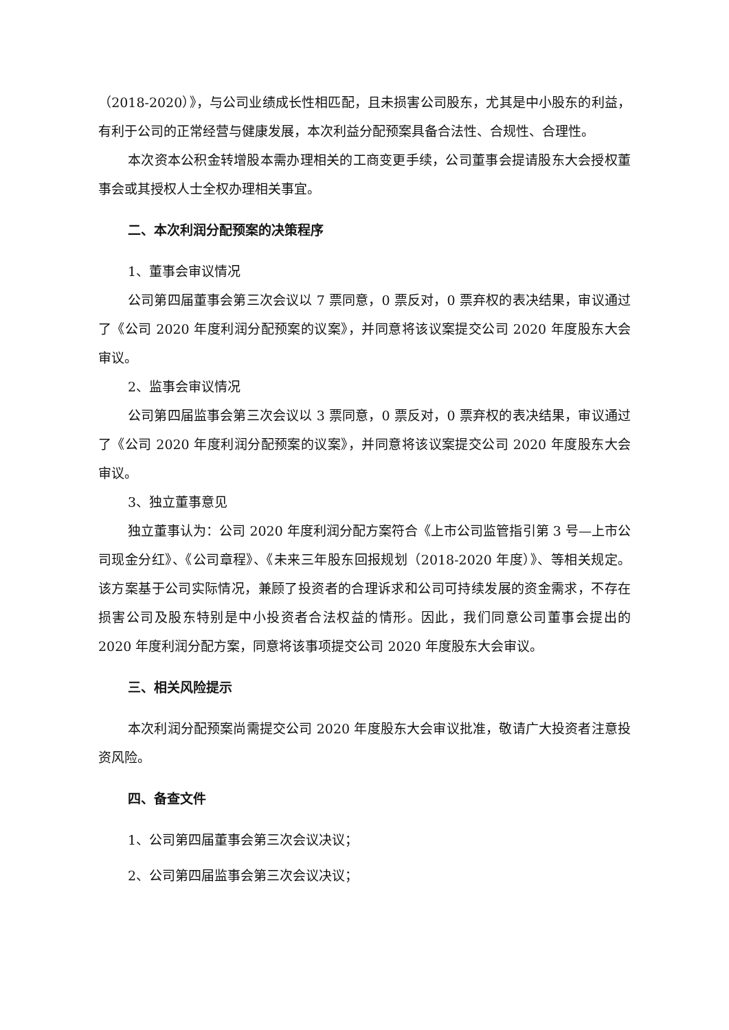（2018-2020）》，与公司业绩成长性相匹配，且未损害公司股东，尤其是中小股东的利益，有利于公司的正常经营与健康发展，本次利益分配预案具备合法性、合规性、合理性。
本次资本公积金转增股本需办理相关的工商变更手续，公司董事会提请股东大会授权董事会或其授权人士全权办理相关事宜。
二、本次利润分配预案的决策程序
1、董事会审议情况
公司第四届董事会第三次会议以 7 票同意，0 票反对，0 票弃权的表决结果，审议通过了《公司 2020 年度利润分配预案的议案》，并同意将该议案提交公司 2020 年度股东大会审议。
2、监事会审议情况
公司第四届监事会第三次会议以 3 票同意，0 票反对，0 票弃权的表决结果，审议通过了《公司 2020 年度利润分配预案的议案》，并同意将该议案提交公司 2020 年度股东大会审议。
3、独立董事意见
独立董事认为：公司 2020 年度利润分配方案符合《上市公司监管指引第 3 号—上市公司现金分红》、《公司章程》、《未来三年股东回报规划（2018-2020 年度）》、等相关规定。该方案基于公司实际情况，兼顾了投资者的合理诉求和公司可持续发展的资金需求，不存在损害公司及股东特别是中小投资者合法权益的情形。因此，我们同意公司董事会提出的 2020 年度利润分配方案，同意将该事项提交公司 2020 年度股东大会审议。
三、相关风险提示
本次利润分配预案尚需提交公司 2020 年度股东大会审议批准，敬请广大投资者注意投资风险。
四、备查文件
1、公司第四届董事会第三次会议决议；
2、公司第四届监事会第三次会议决议；